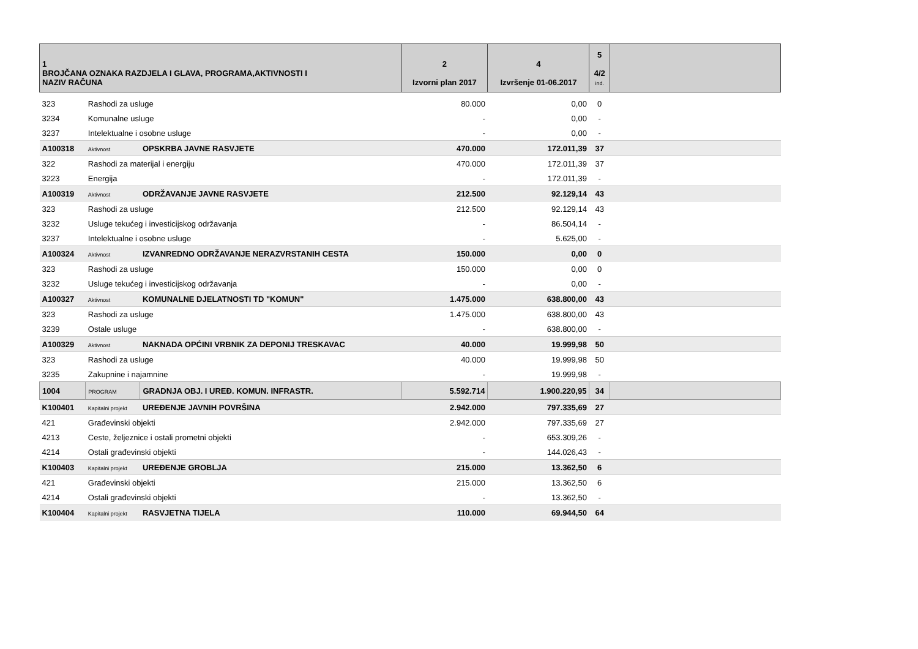| 1 BROJČANA OZNAKA RAZDJELA I GLAVA, PROGRAMA,AKTIVNOSTI I NAZIV RAČUNA | | | 2 Izvorni plan 2017 | 4 Izvršenje 01-06.2017 | 5 4/2 ind. | |
| --- | --- | --- | --- | --- | --- | --- |
| 323 | Rashodi za usluge | | 80.000 | 0,00 | 0 | |
| 3234 | Komunalne usluge | | - | 0,00 | - | |
| 3237 | Intelektualne i osobne usluge | | - | 0,00 | - | |
| A100318 | Aktivnost | OPSKRBA JAVNE RASVJETE | 470.000 | 172.011,39 | 37 | |
| 322 | Rashodi za materijal i energiju | | 470.000 | 172.011,39 | 37 | |
| 3223 | Energija | | - | 172.011,39 | - | |
| A100319 | Aktivnost | ODRŽAVANJE JAVNE RASVJETE | 212.500 | 92.129,14 | 43 | |
| 323 | Rashodi za usluge | | 212.500 | 92.129,14 | 43 | |
| 3232 | Usluge tekućeg i investicijskog održavanja | | - | 86.504,14 | - | |
| 3237 | Intelektualne i osobne usluge | | - | 5.625,00 | - | |
| A100324 | Aktivnost | IZVANREDNO ODRŽAVANJE NERAZVRSTANIH CESTA | 150.000 | 0,00 | 0 | |
| 323 | Rashodi za usluge | | 150.000 | 0,00 | 0 | |
| 3232 | Usluge tekućeg i investicijskog održavanja | | - | 0,00 | - | |
| A100327 | Aktivnost | KOMUNALNE DJELATNOSTI TD "KOMUN" | 1.475.000 | 638.800,00 | 43 | |
| 323 | Rashodi za usluge | | 1.475.000 | 638.800,00 | 43 | |
| 3239 | Ostale usluge | | - | 638.800,00 | - | |
| A100329 | Aktivnost | NAKNADA OPĆINI VRBNIK ZA DEPONIJ TRESKAVAC | 40.000 | 19.999,98 | 50 | |
| 323 | Rashodi za usluge | | 40.000 | 19.999,98 | 50 | |
| 3235 | Zakupnine i najamnine | | - | 19.999,98 | - | |
| 1004 | PROGRAM | GRADNJA OBJ. I UREĐ. KOMUN. INFRASTR. | 5.592.714 | 1.900.220,95 | 34 | |
| K100401 | Kapitalni projekt | UREĐENJE JAVNIH POVRŠINA | 2.942.000 | 797.335,69 | 27 | |
| 421 | Građevinski objekti | | 2.942.000 | 797.335,69 | 27 | |
| 4213 | Ceste, željeznice i ostali prometni objekti | | - | 653.309,26 | - | |
| 4214 | Ostali građevinski objekti | | - | 144.026,43 | - | |
| K100403 | Kapitalni projekt | UREĐENJE GROBLJA | 215.000 | 13.362,50 | 6 | |
| 421 | Građevinski objekti | | 215.000 | 13.362,50 | 6 | |
| 4214 | Ostali građevinski objekti | | - | 13.362,50 | - | |
| K100404 | Kapitalni projekt | RASVJETNA TIJELA | 110.000 | 69.944,50 | 64 | |